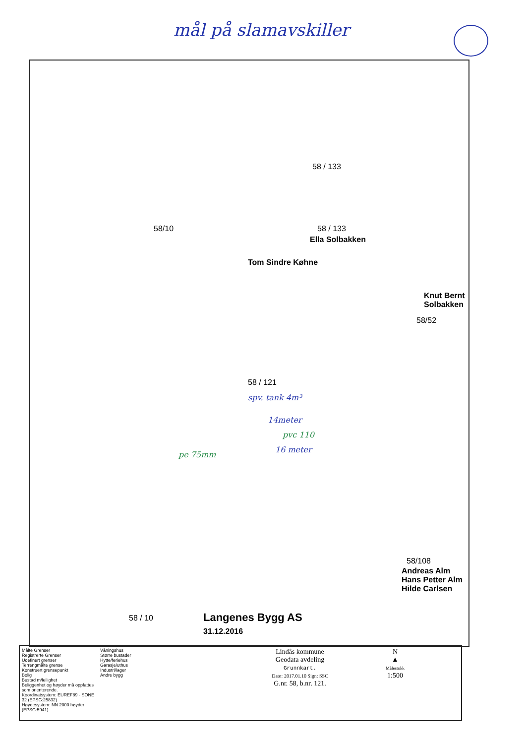mål på slamavskiller
58/10
58 / 133
58 / 133
Ella Solbakken
Tom Sindre Køhne
Knut Bernt
Solbakken
58/52
58 / 121
spv. tank 4m³
14meter
pvc 110
16 meter
pe 75mm
58/108
Andreas Alm
Hans Petter Alm
Hilde Carlsen
58 / 10
Langenes Bygg AS
31.12.2016
Målte Grenser
Registrerte Grenser
Udefinert grenser
Terrengmålte grense
Konstruert grensepunkt
Bolig
Bustad m/leilighet
Beliggenhet og høyder må oppfattes som orienterende.
Koordinatsystem: EUREF89 - SONE 32 (EPSG:25832)
Høydesystem: NN 2000 høyder (EPSG:5941)
Våningshus
Større bustader
Hytte/feriehus
Garasje/uthus
Industri/lager
Andre bygg
Lindås kommune
Geodata avdeling
Grunnkart.
Dato: 2017.01.10 Sign: SSC
G.nr. 58, b.nr. 121.
N
▲
Målestokk
1:500